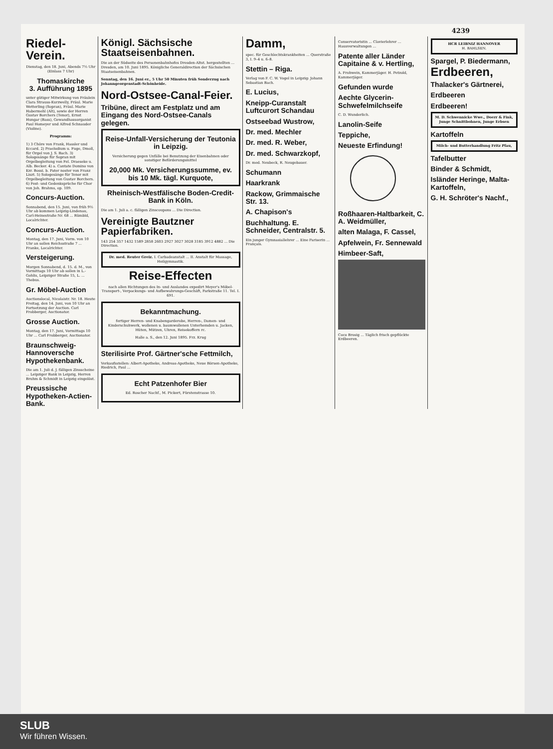4239
Riedel-Verein.
Dienstag, den 18. Juni, Abends 7½ Uhr (Einlass 7 Uhr)
Thomaskirche
3. Aufführung 1895
unter gütiger Mitwirkung von Fräulein Clara Strauss-Kurzwelly, Fräul. Marie Wetterling (Sopran), Fräul. Marie Habermehl (Alt), sowie der Herren Gustav Borchers (Tenor), Ernst Hungar (Bass), Gewandhausorganist Paul Homeyer und Alfred Schnauder (Violine).
Programm:
1) 3 Chöre von Frank, Hassler und Eccard. 2) Praeludium u. Fuge, Dmoll, für Orgel von J. S. Bach. 3) Sologesänge für Sopran mit Orgelbegleitung von Fel. Draeseke u. Alb. Becker. 4) a. Cantate Domino von Ezr. Bossi. b. Pater noster von Franz Liszt. 5) Sologesänge für Tenor mit Orgelbegleitung von Gustav Borchers. 6) Fest- und Gedenksprüche für Chor von Joh. Brahms, op. 109.
Concurs-Auction.
Sonnabend, den 15. Juni, von früh 9½ Uhr ab kommen Leipzig-Lindenau, Carl-Heinestraße Nr. 68 ... Rümbld, Localrichter.
Concurs-Auction.
Montag, den 17. Juni, Vorm. von 10 Uhr an sollen Reichsstraße 7 ... Franke, Localrichter.
Versteigerung.
Morgen Sonnabend, d. 15. d. M., von Vormittags 10 Uhr ab sollen in L.-Gohlis, Leipziger Straße 15, L. ... Thebus.
Gr. Möbel-Auction
Auctionslocal, Nicolaistr. Nr. 18. Heute Freitag, den 14. Juni, von 10 Uhr an Fortsetzung der Auction. Carl Frobberger, Auctionator.
Grosse Auction.
Montag, den 17. Juni, Vormittags 10 Uhr ... Carl Frobberger, Auctionator.
Braunschweig-Hannoversche Hypothekenbank.
Die am 1. Juli d. J. fälligen Zinsscheine ... Leipziger Bank in Leipzig, Herren Bruhm & Schmidt in Leipzig eingelöst.
Preussische Hypotheken-Actien-Bank.
Königl. Sächsische Staatseisenbahnen.
Die an der Südseite des Personenbahnhofes Dresden-Altst. hergestellten ... Dresden, am 10. Juni 1895. Königliche Generaldirection der Sächsischen Staatseisenbahnen.
Sonntag, den 16. Juni er., 5 Uhr 50 Minuten früh Sonderzug nach Johanngeorgenstadt-Schönheide.
Nord-Ostsee-Canal-Feier.
Tribüne, direct am Festplatz und am Eingang des Nord-Ostsee-Canals gelegen.
Reise-Unfall-Versicherung der Teutonia in Leipzig.
Versicherung gegen Unfälle bei Benutzung der Eisenbahnen oder sonstiger Beförderungsmittel
20,000 Mk. Versicherungssumme, ev. bis 10 Mk. tägl. Kurquote,
Rheinisch-Westfälische Boden-Credit-Bank in Köln.
Die am 1. Juli a. c. fälligen Zinscoupons ... Die Direction.
Vereinigte Bautzner Papierfabriken.
143 254 357 1432 1589 2858 2603 2927 3027 3028 3185 3912 4882 ... Die Direction.
Dr. med. Reuter Greiz. I. Carbadeanstalt ... II. Anstalt für Massage, Heilgymnastik.
Reise-Effecten
nach allen Richtungen des In- und Auslandes expedirt Meyer's Möbel-Transport-, Verpackungs- und Aufbewahrungs-Geschäft, Parkstraße 11. Tel. I. 691.
Bekanntmachung.
fertiger Herren- und Knabengarderobe, Herren-, Damen- und Kinderschuhwerk, wollenen u. baumwollenen Unterhemden u. Jacken, Hüten, Mützen, Uhren, Reisekoffern rc.
Halle a. S., den 12. Juni 1895. Frz. Krug
Sterilisirte Prof. Gärtner'sche Fettmilch,
Verkaufsstellen: Albert-Apotheke, Andreas-Apotheke, Neue Börsen-Apotheke, Riedrich, Paul ...
Echt Patzenhofer Bier
Ed. Roscher Nachf., M. Pickert, Fürstenstrasse 10.
Damm,
spec. für Geschlechtskrankheiten ... Querstraße 3, I. 9–4 u. 6–8.
Stettin – Riga.
Verlag von F. C. W. Vogel in Leipzig: Johann Sebastian Bach.
E. Lucius,
Kneipp-Curanstalt Luftcurort Schandau
Ostseebad Wustrow,
Dr. med. Mechler
Dr. med. R. Weber,
Dr. med. Schwarzkopf,
Dr. med. Neubeck, R. Neugebauer.
Schumann
Haarkrank
Rackow, Grimmaische Str. 13.
A. Chapison's
Buchhaltung. E. Schneider, Centralstr. 5.
Ein junger Gymnasiallehrer ... Eine Pariserin ... Français.
Conservatoristin ... Clavierlehrer ... Hausverwaltungen ...
Patente aller Länder Capitaine & v. Hertling,
A. Frohwein, Kammerjäger. H. Petzold, Kammerjäger.
Gefunden wurde
Aechte Glycerin-Schwefelmilchseife
C. D. Wunderlich.
Lanolin-Seife
Teppiche,
Neueste Erfindung!
Roßhaaren-Haltbarkeit, C. A. Weidmüller,
alten Malaga, F. Cassel,
Apfelwein, Fr. Sennewald
Himbeer-Saft,
Coco Brosig ... Täglich frisch gepflückte Erdbeeren.
HCR LEIBNIZ HANNOVER
H. BAHLSEN.
Spargel, P. Biedermann,
Erdbeeren,
Thalacker's Gärtnerei,
Erdbeeren
Erdbeeren!
M. D. Schwennicke Wwe., Doerr & Fink, Junge Schnittbohnen, Junge Erbsen
Kartoffeln
Milch- und Butterhandlung Fritz Pfau,
Tafelbutter
Binder & Schmidt,
Isländer Heringe, Malta-Kartoffeln,
G. H. Schröter's Nachf.,
SLUB
Wir führen Wissen.